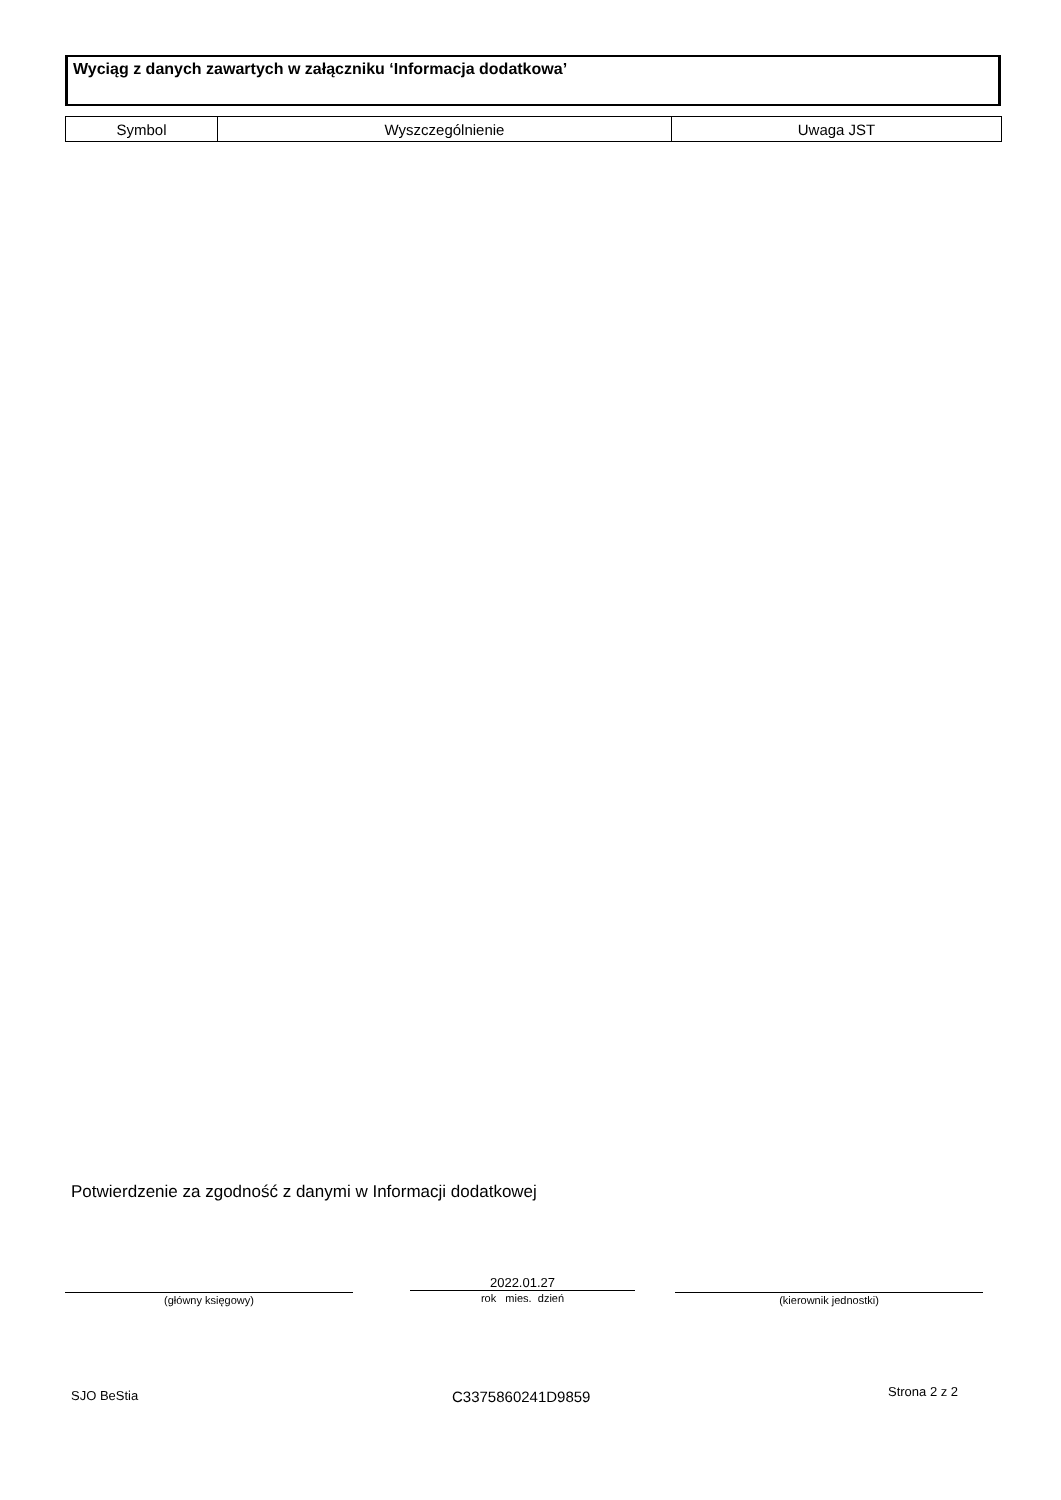Wyciąg z danych zawartych w załączniku ‘Informacja dodatkowa’
| Symbol | Wyszczególnienie | Uwaga JST |
| --- | --- | --- |
Potwierdzenie za zgodność z danymi w Informacji dodatkowej
(główny księgowy)
2022.01.27
rok mies. dzień
(kierownik jednostki)
SJO BeStia C3375860241D9859 Strona 2 z 2